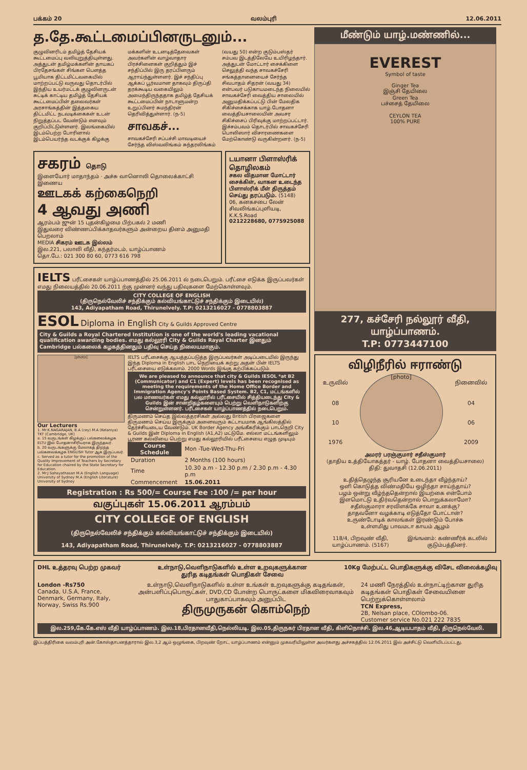பக்கம் 20 வலம்புரி 12.06.2011
த.தே.கூட்டமைப்பினருடனும்...
குழுவினரிடம் தமிழ்த் தேசியக் கூட்டமைப்பு வலியுறுத்தியுள்ளது. அத்துடன் தமிழ்மக்களின் தாயகப் பிரதேசங்கள் சிங்கள பௌத்த பூமியாக திட்டமிட்டவகையில் மாற்றப்பட்டு வருவது தொடர்பில் இந்திய உயர்மட்டக் குழுவினருடன் சுட்டிக் காட்டிய தமிழ்த் தேசியக் கூட்டமைப்பின் தலைவர்கள் அரசாங்கத்தின் இத்தகைய திட்டமிட்ட நடவடிக்கைகள் உடன் நிறுத்தப்பட வேண்டும் எனவும் குறிப்பிட்டுள்ளனர். இலங்கையில் இடம்பெற்ற போரினால் இடம்பெயர்ந்த வடக்குக் கிழக்கு மக்களின் உடனடித்தேவைகள் அவர்களின் வாழ்வாதார பிரச்சினைகள் குறித்தும் இச் சந்திப்பில் இரு தரப்பினரும் ஆராய்ந்துள்ளனர். இச் சந்திப்பு ஆக்கப் பூர்வமான தாகவும் திருப்தி தரக்கூடிய வகையிலும் அமைந்திருந்ததாக தமிழ்த் தேசியக் கூட்டமைப்பின் நாடாளுமன்ற உறுப்பினர் சுமந்திரன் தெரிவித்துள்ளார். (ந-5)
சாவகச்...
சாவகச்சேரி சப்பச்சி மாவடியைச் சேர்ந்த விஸ்வலிங்கம் சுந்தரலிங்கம் (வயது 50) என்ற குடும்பஸ்தர் சம்பவ இடத்திலேயே உயிரிழந்தார். அத்துடன் மோட்டார் சைக்கிளை செலுத்தி வந்த சாவகச்சேரி சங்கத்தானையைச் சேர்ந்த சிவபாதம் சிதரன் (வயது 34) என்பவர் படுகாயமடைந்த நிலையில் சாவகச்சேரி வைத்திய சாலையில் அனுமதிக்கப்பட்டு பின் மேலதிக சிகிச்சைக்காக யாழ்.போதனா வைத்தியசாலையின் அவசர சிகிச்சைப் பிரிவுக்கு மாற்றப்பட்டார். இச்சம்பவம் தொடர்பில் சாவகச்சேரி பொலிஸார் விசாரணைகளை மேற்கொண்டு வருகின்றனர். (ந-5)
சகரம் தொடு
இளையோர் மாதாந்தம் · அச்சு வானொலி தொலைக்காட்சி இணைய
ஊடகக் கற்கைநெறி
4 ஆவது அணி
ஆரம்பம் ஜுன் 15 புதன்கிழமை பிற்பகல் 2 மணி
இதுவரை விண்ணப்பிக்காதவர்களும் அன்றைய தினம் அனுமதி பெறலாம்
MEDIA சிகரம் ஊடக இல்லம்
இல.221, பலாலி வீதி, கந்தர்மடம், யாழ்ப்பாணம்
தொ.பே.: 021 300 80 60, 0773 616 798
டயானா பிளாஸ்ரிக் தொழிலகம்
சகல விதமான மோட்டார் சைக்கிள், வாகன உடைந்த பிளாஸ்ரிக் மீள் திருத்தம் செய்து தரப்படும். (5148)
06, கனகசபை லேன் சிவலிங்கப்புளியடி, K.K.S.Road
0212228680, 0775925088
IELTS பரீட்சைகள் யாழ்ப்பாணத்தில் 25.06.2011 ல் நடைபெறும். பரீட்சை எடுக்க இருப்பவர்கள் எமது நிலையத்தில் 20.06.2011 ற்கு முன்னர் வந்து பதிவுகளை மேற்கொள்ளவும்.
CITY COLLEGE OF ENGLISH
(திருநெல்வேலிச் சந்திக்கும் கல்வியங்காட்டுச் சந்திக்கும் இடையில்)
143, Adiyapatham Road, Thirunelvely. T.P: 0213216027 - 0778803887
ESOL Diploma in English City & Guilds Approved Centre
City & Guilds a Royal Chartered Institution is one of the world's leading vacational qualification awarding bodies. எமது கல்லூரி City & Guilds Rayal Charter இனதும் Cambridge பல்கலைக் கழகத்தினதும் பதிவு செய்த நிலையமாகும்.
[photo]
Our Lecturers
1. Mr.K.NAGARAJAN, B.A (cey) M.A (Kelaniya) TKT (Cambridge, UK)
a. 15 வருடங்கள் கிழக்குப் பல்கலைக்கழக ELTU இல் போதனாசிரியராக இருந்தவர்.
b. 20 வருடங்களுக்கு மேலாகத் திறந்த பல்கலைக்கழக ENGLISH Tutor ஆக இருப்பவர்.
c. Served as a tutor for the promotion of the Quality Improvement of Teachers by Secretary for Education chaired by the State Secretary for Education.
2. Mr.J Sahayathasan M.A (English Language) University of Sydney M.A (English Literature) University of Sydney
IELTS பரீட்சைக்கு ஆயத்தப்படுத்த இருப்பவர்கள் அடிப்படையில் இருந்து இந்த Diploma in English பாட நெறியைக் கற்று அதன் பின் IELTS பரீட்சையை எடுக்கலாம். 2000 Words இங்கு கற்பிக்கப்படும்.
We are pleased to announce that city & Guilds IESOL *at B2 (Communicator) and C1 (Expert) levels has been recognised as meeting the requirements of the Home Office Border and Immigration Agency's Points Based System. B2, C1, மட்டங்களில் பல மாணவர்கள் எமது கல்லூரில் பரீட்சையில் சித்தியடைந்து City & Guilds இன் சான்றிதழ்களையும் பெற்று வெளிநாடுகளிற்கு சென்றுள்ளனர். பரீட்சைகள் யாழ்ப்பாணத்தில் நடைபெறும்.
திருமணம் செய்த இல்லத்தரசிகள் அல்லது British பிரஜைகளை திருமணம் செய்ய இருக்கும் அனைவரும் கட்டாயமாக ஆங்கிலத்தில் தேர்ச்சியடைய வேண்டும். UK Border Agency அங்கீகரிக்கும் பாடநெறி City & Guilds இன் Diploma in English (A1,A2) மட்டுமே. எல்லா மட்டங்களிலும் பூரண கல்வியை பெற்று எமது கல்லூரியில் பரீட்சையை எழுத முடியும்
| Course Schedule | Mon -Tue-Wed-Thu-Fri |
| Duration | 2 Months (100 hours) |
| Time | 10.30 a.m - 12.30 p.m / 2.30 p.m - 4.30 p.m |
| Commencement | 15.06.2011 |
Registration : Rs 500/= Course Fee :100 /= per hour
வகுப்புகள் 15.06.2011 ஆரம்பம்
CITY COLLEGE OF ENGLISH
(திருநெல்வேலிச் சந்திக்கும் கல்வியங்காட்டுச் சந்திக்கும் இடையில்)
143, Adiyapatham Road, Thirunelvely. T.P: 0213216027 - 0778803887
மீண்டும் யாழ்.மண்ணில்...
EVEREST
Symbol of taste
Ginger Tea
இஞ்சி தேயிலை
Green Tea
பச்சைத் தேயிலை
CEYLON TEA
100% PURE
277, கச்சேரி நல்லூர் வீதி,
யாழ்ப்பாணம்.
T.P: 0773447100
விழிநீரில் ஈராண்டு
| உருவில் | [photo] | நினைவில் |
| 08 | | 04 |
| 10 | | 06 |
| 1976 | | 2009 |
அமரர் பரஞ்குமார் சதீஸ்குமார்
(தாதிய உத்தியோகத்தர் - யாழ். போதனா வைத்தியசாலை)
திதி: துவாதசி (12.06.2011)
உதித்தெழுந்த சூரியனே உடைந்தா வீழ்ந்தாய்?
ஒளி கொடுத்த விண்மதியே ஒழிந்தா சாய்ந்தாய்?
பழம் ஒன்று வீழ்ந்ததென்றால் இயற்கை என்போம்
இளமொட்டு உதிர்வதென்றால் பொறுக்கலாமோ?
சதீஸ்குமாரா சரவிளக்கே சாவா உனக்கு?
தாதவனோ வழக்காடி எடுத்தோ போட்டான்?
உருண்டோடிக் காலங்கள் இரண்டும் போச்சு
உள்ளமிது பாவமடா காயம் ஆழம்
118/4, பிறவுண் வீதி, யாழ்ப்பாணம். (5167) இங்ஙனம்: கண்ணீர்க் கடலில் குடும்பத்தினர்.
DHL உத்தரவு பெற்ற முகவர் உள்நாடு,வெளிநாடுகளில் உள்ள உறவுகளுக்கான
துரித கடிதங்கள் பொதிகள் சேவை 10Kg மேற்பட்ட பொதிகளுக்கு விசேட விலைக்கழிவு
London -Rs750
Canada, U.S.A, France, Denmark, Germany, Italy, Norway, Swiss Rs.900
உள்நாடு,வெளிநாடுகளில் உள்ள உங்கள் உறவுகளுக்கு கடிதங்கள், அன்பளிப்புபொருட்கள், DVD,CD போன்ற பொருட்களை மிகவிரைவாகவும் பாதுகாப்பாகவும் அனுப்பிட
திருமுருகன் கொம்நெற்
24 மணி நேரத்தில் உள்நாட்டிற்கான துரித கடிதங்கள் பொதிகள் சேவையினை பெற்றுக்கொள்ளலாம்
TCN Express,
2B, Nelsan place, COlombo-06.
Customer service No.021 222 7835
இல.259,கே.கே.எஸ் வீதி யாழ்ப்பாணம். இல.18,பிரதானவீதி,நெல்லியடி. இல.05,திருநகர் பிரதான வீதி, கிளிநொச்சி. இல.46,ஆடியபாதம் வீதி, திருநெல்வேலி.
இப்பத்திரிகை வலம்புரி அன்.கோஸ்தாபனத்தாரால் இல.3,2 ஆம் ஒழுங்கை, பிறவுண் றோட், யாழ்ப்பாணம் என்னும் முகவரியிலுள்ள அவர்களது அச்சகத்தில் 12.06.2011 இல் அச்சிட்டு வெளியிடப்பட்டது.